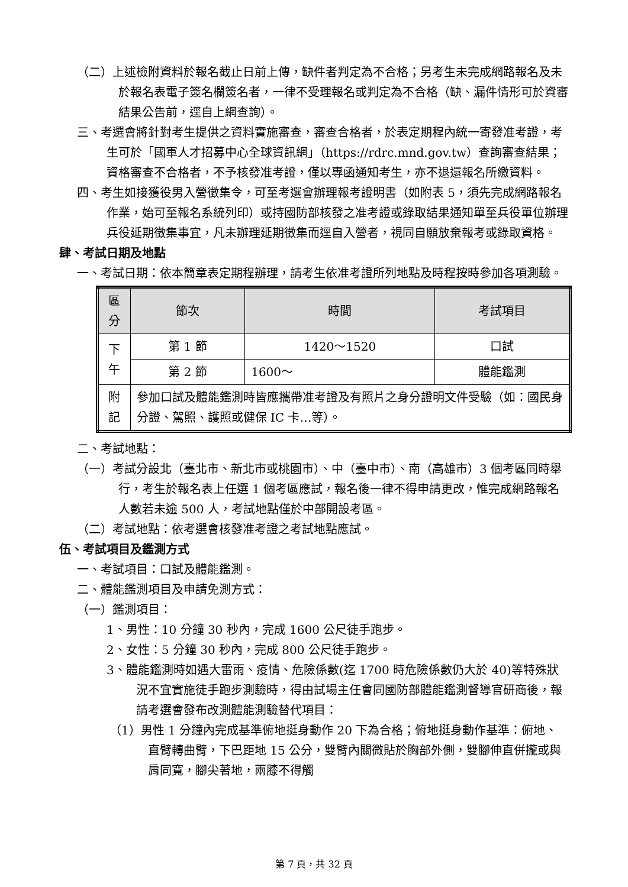（二）上述檢附資料於報名截止日前上傳，缺件者判定為不合格；另考生未完成網路報名及未於報名表電子簽名欄簽名者，一律不受理報名或判定為不合格（缺、漏件情形可於資審結果公告前，逕自上網查詢）。
三、考選會將針對考生提供之資料實施審查，審查合格者，於表定期程內統一寄發准考證，考生可於「國軍人才招募中心全球資訊網」（https://rdrc.mnd.gov.tw）查詢審查結果；資格審查不合格者，不予核發准考證，僅以專函通知考生，亦不退還報名所繳資料。
四、考生如接獲役男入營徵集令，可至考選會辦理報考證明書（如附表 5，須先完成網路報名作業，始可至報名系統列印）或持國防部核發之准考證或錄取結果通知單至兵役單位辦理兵役延期徵集事宜，凡未辦理延期徵集而逕自入營者，視同自願放棄報考或錄取資格。
肆、考試日期及地點
一、考試日期：依本簡章表定期程辦理，請考生依准考證所列地點及時程按時參加各項測驗。
| 區分 | 節次 | 時間 | 考試項目 |
| --- | --- | --- | --- |
| 下午 | 第 1 節 | 1420～1520 | 口試 |
| | 第 2 節 | 1600～ | 體能鑑測 |
| 附記 | 參加口試及體能鑑測時皆應攜帶准考證及有照片之身分證明文件受驗（如：國民身分證、駕照、護照或健保 IC 卡…等）。 | | |
二、考試地點：
（一）考試分設北（臺北市、新北市或桃園市）、中（臺中市）、南（高雄市）3 個考區同時舉行，考生於報名表上任選 1 個考區應試，報名後一律不得申請更改，惟完成網路報名人數若未逾 500 人，考試地點僅於中部開設考區。
（二）考試地點：依考選會核發准考證之考試地點應試。
伍、考試項目及鑑測方式
一、考試項目：口試及體能鑑測。
二、體能鑑測項目及申請免測方式：
（一）鑑測項目：
1、男性：10 分鐘 30 秒內，完成 1600 公尺徒手跑步。
2、女性：5 分鐘 30 秒內，完成 800 公尺徒手跑步。
3、體能鑑測時如遇大雷雨、疫情、危險係數(迄 1700 時危險係數仍大於 40)等特殊狀況不宜實施徒手跑步測驗時，得由試場主任會同國防部體能鑑測督導官研商後，報請考選會發布改測體能測驗替代項目：
（1）男性 1 分鐘內完成基準俯地挺身動作 20 下為合格；俯地挺身動作基準：俯地、直臂轉曲臂，下巴距地 15 公分，雙臂內關微貼於胸部外側，雙腳伸直併攏或與肩同寬，腳尖著地，兩膝不得觸
第 7 頁，共 32 頁